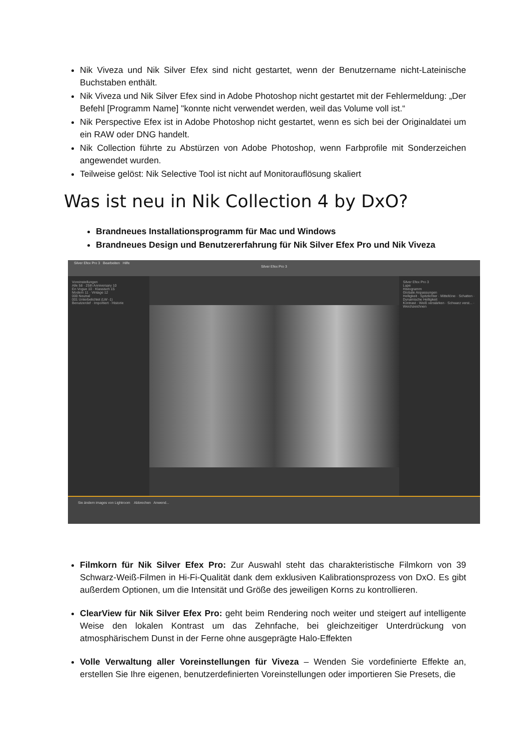Nik Viveza und Nik Silver Efex sind nicht gestartet, wenn der Benutzername nicht-Lateinische Buchstaben enthält.
Nik Viveza und Nik Silver Efex sind in Adobe Photoshop nicht gestartet mit der Fehlermeldung: „Der Befehl [Programm Name] "konnte nicht verwendet werden, weil das Volume voll ist.“
Nik Perspective Efex ist in Adobe Photoshop nicht gestartet, wenn es sich bei der Originaldatei um ein RAW oder DNG handelt.
Nik Collection führte zu Abstürzen von Adobe Photoshop, wenn Farbprofile mit Sonderzeichen angewendet wurden.
Teilweise gelöst: Nik Selective Tool ist nicht auf Monitorauflösung skaliert
Was ist neu in Nik Collection 4 by DxO?
Brandneues Installationsprogramm für Mac und Windows
Brandneues Design und Benutzererfahrung für Nik Silver Efex Pro und Nik Viveza
Silver Efex Pro 3 Bearbeiten Hilfe
Silver Efex Pro 3
Voreinstellungen
Alle 58 · 25th Anniversary 10
En Vogue 10 · Klassisch 15
Modern 11 · Vintage 12
000 Neutral
001 Unterbelichtet (LW -1)
Benutzerdef · Importiert · Historie
Silver Efex Pro 3
Lupe
Histogramm
Globale Anpassungen
Helligkeit · Spitzlichter · Mitteltöne · Schatten · Dynamische Helligkeit
Kontrast · Weiß verstärken · Schwarz verst... · Weichzeichnen
Sie ändern images von Lightroom Abbrechen Anwend...
Filmkorn für Nik Silver Efex Pro: Zur Auswahl steht das charakteristische Filmkorn von 39 Schwarz-Weiß-Filmen in Hi-Fi-Qualität dank dem exklusiven Kalibrationsprozess von DxO. Es gibt außerdem Optionen, um die Intensität und Größe des jeweiligen Korns zu kontrollieren.
ClearView für Nik Silver Efex Pro: geht beim Rendering noch weiter und steigert auf intelligente Weise den lokalen Kontrast um das Zehnfache, bei gleichzeitiger Unterdrückung von atmosphärischem Dunst in der Ferne ohne ausgeprägte Halo-Effekten
Volle Verwaltung aller Voreinstellungen für Viveza – Wenden Sie vordefinierte Effekte an, erstellen Sie Ihre eigenen, benutzerdefinierten Voreinstellungen oder importieren Sie Presets, die